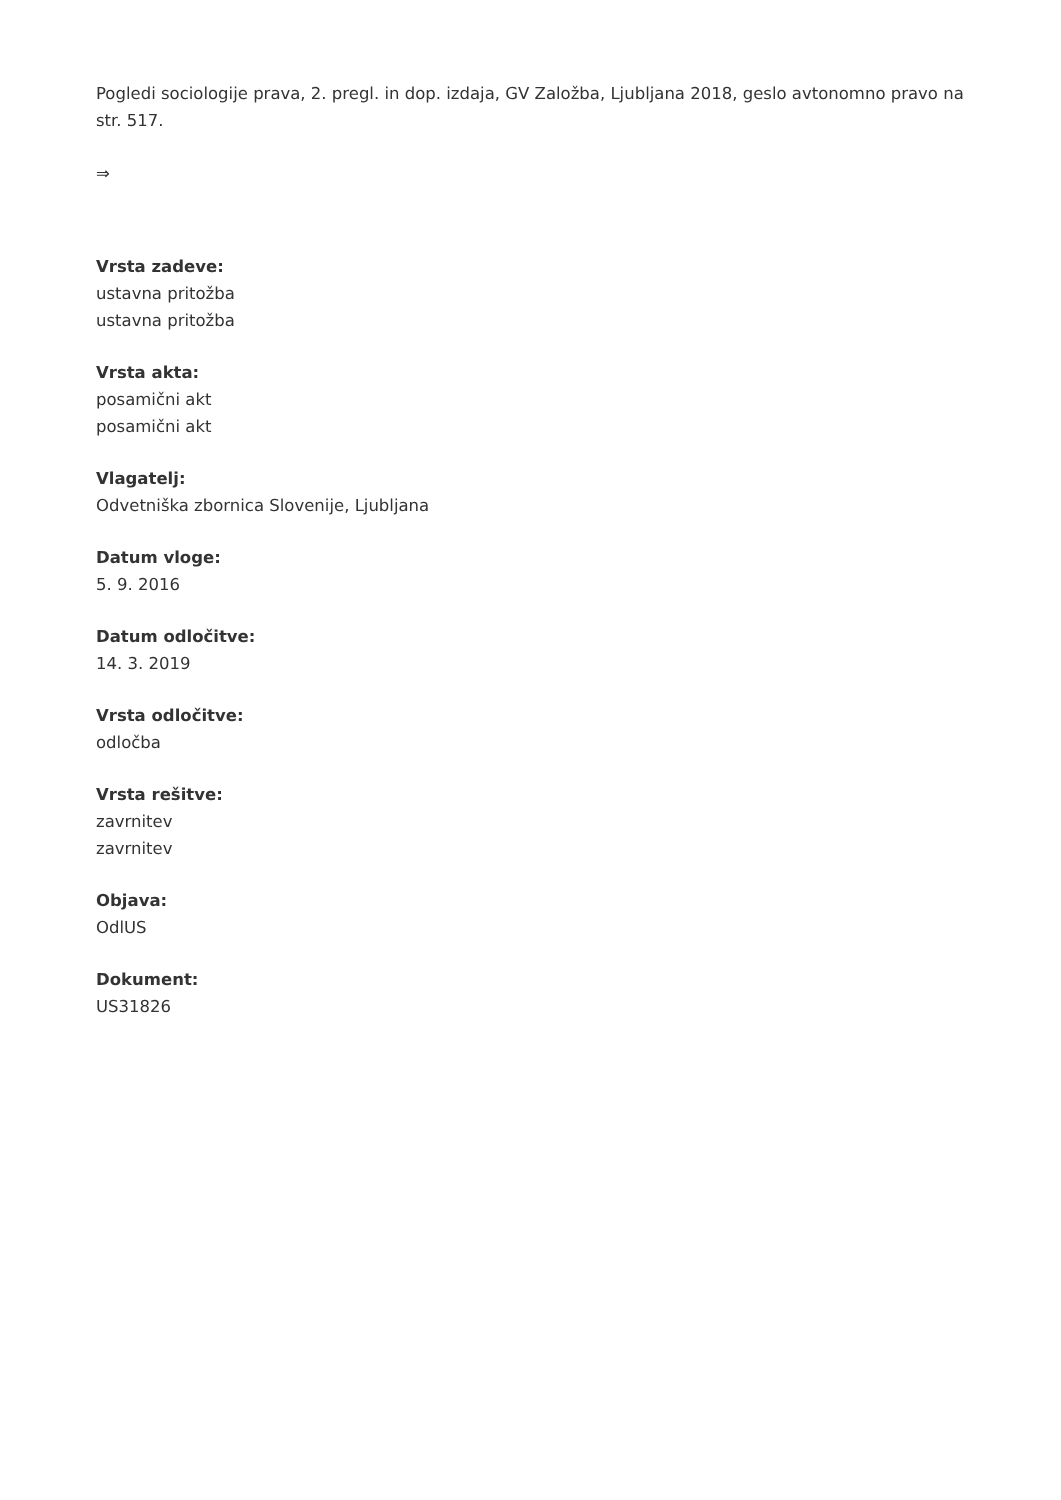Pogledi sociologije prava, 2. pregl. in dop. izdaja, GV Založba, Ljubljana 2018, geslo avtonomno pravo na str. 517.
⇒
Vrsta zadeve:
ustavna pritožba
ustavna pritožba
Vrsta akta:
posamični akt
posamični akt
Vlagatelj:
Odvetniška zbornica Slovenije, Ljubljana
Datum vloge:
5. 9. 2016
Datum odločitve:
14. 3. 2019
Vrsta odločitve:
odločba
Vrsta rešitve:
zavrnitev
zavrnitev
Objava:
OdlUS
Dokument:
US31826